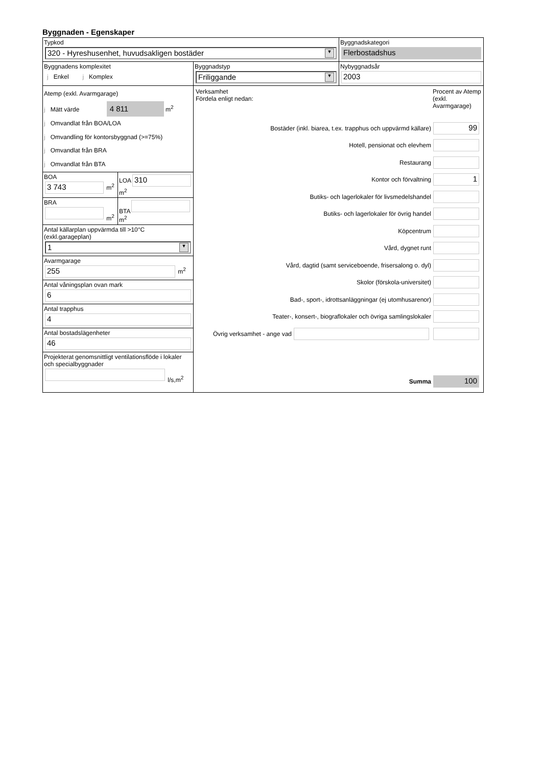Byggnaden - Egenskaper
Typkod
320 - Hyreshusenhet, huvudsakligen bostäder ▼
Byggnadskategori
Flerbostadshus
Byggnadens komplexitet
j Enkel j Komplex
Byggnadstyp
Friliggande ▼
Nybyggnadsår
2003
Atemp (exkl. Avarmgarage)
j Mätt värde 4 811 m<sup>2</sup>
j Omvandlat från BOA/LOA
j Omvandling för kontorsbyggnad (>=75%)
j Omvandlat från BRA
j Omvandlat från BTA
BOA
3 743
m<sup>2</sup>
LOA
310
m<sup>2</sup>
BRA
m<sup>2</sup>
BTA
m<sup>2</sup>
Antal källarplan uppvärmda till >10°C (exkl.garageplan)
1 ▼
Avarmgarage
255
m<sup>2</sup>
Antal våningsplan ovan mark
6
Antal trapphus
4
Antal bostadslägenheter
46
Projekterat genomsnittligt ventilationsflöde i lokaler och specialbyggnader
l/s,m<sup>2</sup>
Verksamhet
Fördela enligt nedan:
Procent av Atemp (exkl. Avarmgarage)
Bostäder (inkl. biarea, t.ex. trapphus och uppvärmd källare)
99
Hotell, pensionat och elevhem
Restaurang
Kontor och förvaltning
1
Butiks- och lagerlokaler för livsmedelshandel
Butiks- och lagerlokaler för övrig handel
Köpcentrum
Vård, dygnet runt
Vård, dagtid (samt serviceboende, frisersalong o. dyl)
Skolor (förskola-universitet)
Bad-, sport-, idrottsanläggningar (ej utomhusarenor)
Teater-, konsert-, biograflokaler och övriga samlingslokaler
Övrig verksamhet - ange vad
Summa
100